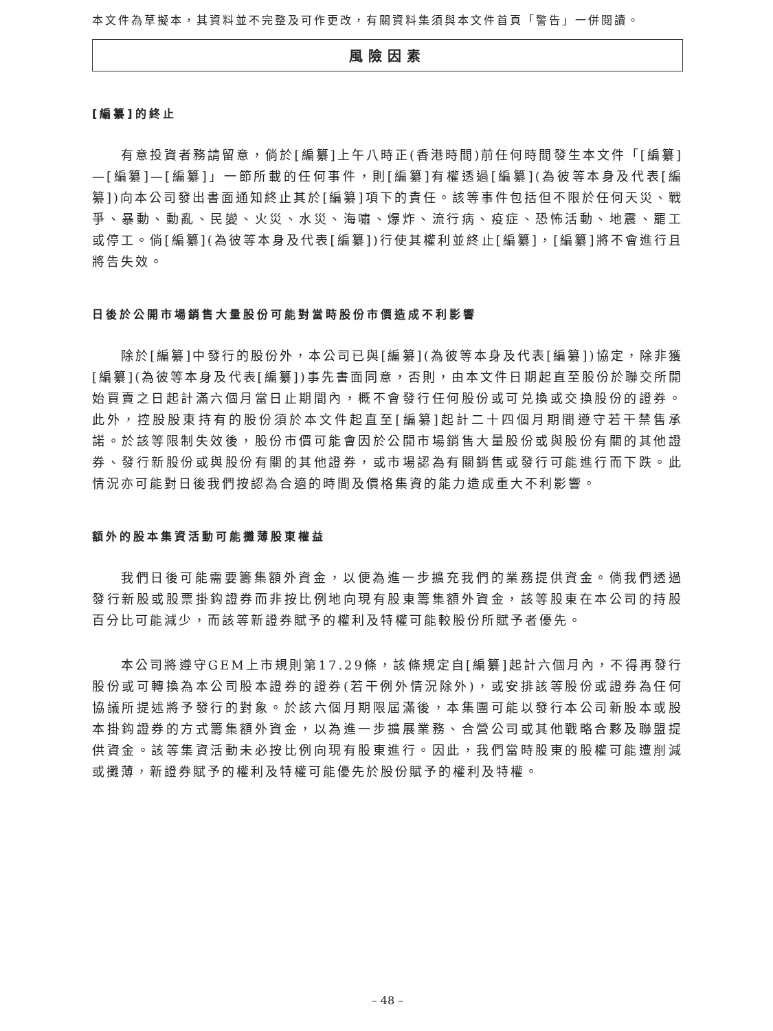本文件為草擬本，其資料並不完整及可作更改，有關資料集須與本文件首頁「警告」一併閱讀。
風險因素
[編纂]的終止
有意投資者務請留意，倘於[編纂]上午八時正(香港時間)前任何時間發生本文件「[編纂]—[編纂]—[編纂]」一節所載的任何事件，則[編纂]有權透過[編纂](為彼等本身及代表[編纂])向本公司發出書面通知終止其於[編纂]項下的責任。該等事件包括但不限於任何天災、戰爭、暴動、動亂、民變、火災、水災、海嘯、爆炸、流行病、疫症、恐怖活動、地震、罷工或停工。倘[編纂](為彼等本身及代表[編纂])行使其權利並終止[編纂]，[編纂]將不會進行且將告失效。
日後於公開市場銷售大量股份可能對當時股份市價造成不利影響
除於[編纂]中發行的股份外，本公司已與[編纂](為彼等本身及代表[編纂])協定，除非獲[編纂](為彼等本身及代表[編纂])事先書面同意，否則，由本文件日期起直至股份於聯交所開始買賣之日起計滿六個月當日止期間內，概不會發行任何股份或可兑換或交換股份的證券。此外，控股股東持有的股份須於本文件起直至[編纂]起計二十四個月期間遵守若干禁售承諾。於該等限制失效後，股份市價可能會因於公開市場銷售大量股份或與股份有關的其他證券、發行新股份或與股份有關的其他證券，或市場認為有關銷售或發行可能進行而下跌。此情況亦可能對日後我們按認為合適的時間及價格集資的能力造成重大不利影響。
額外的股本集資活動可能攤薄股東權益
我們日後可能需要籌集額外資金，以便為進一步擴充我們的業務提供資金。倘我們透過發行新股或股票掛鈎證券而非按比例地向現有股東籌集額外資金，該等股東在本公司的持股百分比可能減少，而該等新證券賦予的權利及特權可能較股份所賦予者優先。
本公司將遵守GEM上市規則第17.29條，該條規定自[編纂]起計六個月內，不得再發行股份或可轉換為本公司股本證券的證券(若干例外情況除外)，或安排該等股份或證券為任何協議所提述將予發行的對象。於該六個月期限屆滿後，本集團可能以發行本公司新股本或股本掛鈎證券的方式籌集額外資金，以為進一步擴展業務、合營公司或其他戰略合夥及聯盟提供資金。該等集資活動未必按比例向現有股東進行。因此，我們當時股東的股權可能遭削減或攤薄，新證券賦予的權利及特權可能優先於股份賦予的權利及特權。
– 48 –